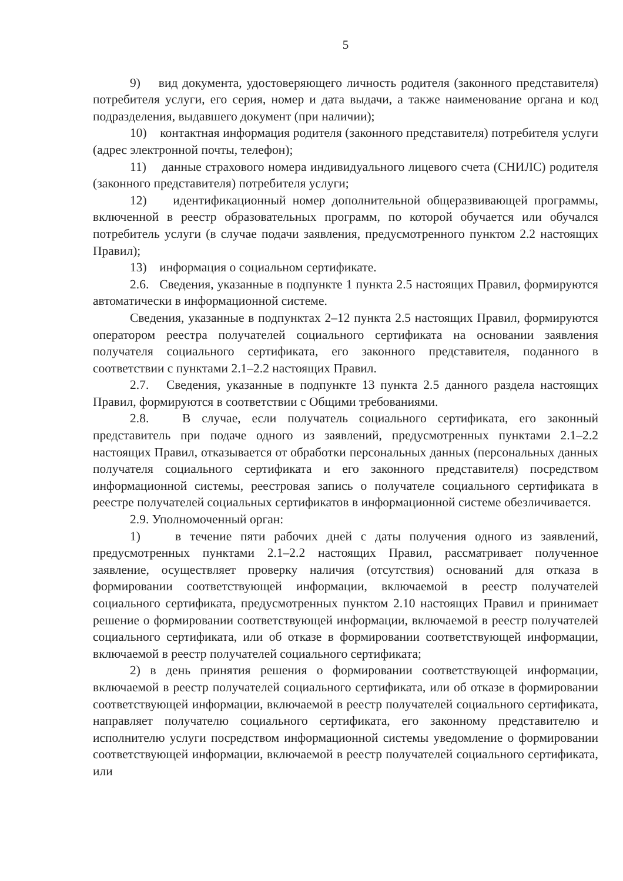5
9) вид документа, удостоверяющего личность родителя (законного представителя) потребителя услуги, его серия, номер и дата выдачи, а также наименование органа и код подразделения, выдавшего документ (при наличии);
10) контактная информация родителя (законного представителя) потребителя услуги (адрес электронной почты, телефон);
11) данные страхового номера индивидуального лицевого счета (СНИЛС) родителя (законного представителя) потребителя услуги;
12) идентификационный номер дополнительной общеразвивающей программы, включенной в реестр образовательных программ, по которой обучается или обучался потребитель услуги (в случае подачи заявления, предусмотренного пунктом 2.2 настоящих Правил);
13) информация о социальном сертификате.
2.6. Сведения, указанные в подпункте 1 пункта 2.5 настоящих Правил, формируются автоматически в информационной системе.
Сведения, указанные в подпунктах 2–12 пункта 2.5 настоящих Правил, формируются оператором реестра получателей социального сертификата на основании заявления получателя социального сертификата, его законного представителя, поданного в соответствии с пунктами 2.1–2.2 настоящих Правил.
2.7. Сведения, указанные в подпункте 13 пункта 2.5 данного раздела настоящих Правил, формируются в соответствии с Общими требованиями.
2.8. В случае, если получатель социального сертификата, его законный представитель при подаче одного из заявлений, предусмотренных пунктами 2.1–2.2 настоящих Правил, отказывается от обработки персональных данных (персональных данных получателя социального сертификата и его законного представителя) посредством информационной системы, реестровая запись о получателе социального сертификата в реестре получателей социальных сертификатов в информационной системе обезличивается.
2.9. Уполномоченный орган:
1) в течение пяти рабочих дней с даты получения одного из заявлений, предусмотренных пунктами 2.1–2.2 настоящих Правил, рассматривает полученное заявление, осуществляет проверку наличия (отсутствия) оснований для отказа в формировании соответствующей информации, включаемой в реестр получателей социального сертификата, предусмотренных пунктом 2.10 настоящих Правил и принимает решение о формировании соответствующей информации, включаемой в реестр получателей социального сертификата, или об отказе в формировании соответствующей информации, включаемой в реестр получателей социального сертификата;
2) в день принятия решения о формировании соответствующей информации, включаемой в реестр получателей социального сертификата, или об отказе в формировании соответствующей информации, включаемой в реестр получателей социального сертификата, направляет получателю социального сертификата, его законному представителю и исполнителю услуги посредством информационной системы уведомление о формировании соответствующей информации, включаемой в реестр получателей социального сертификата, или